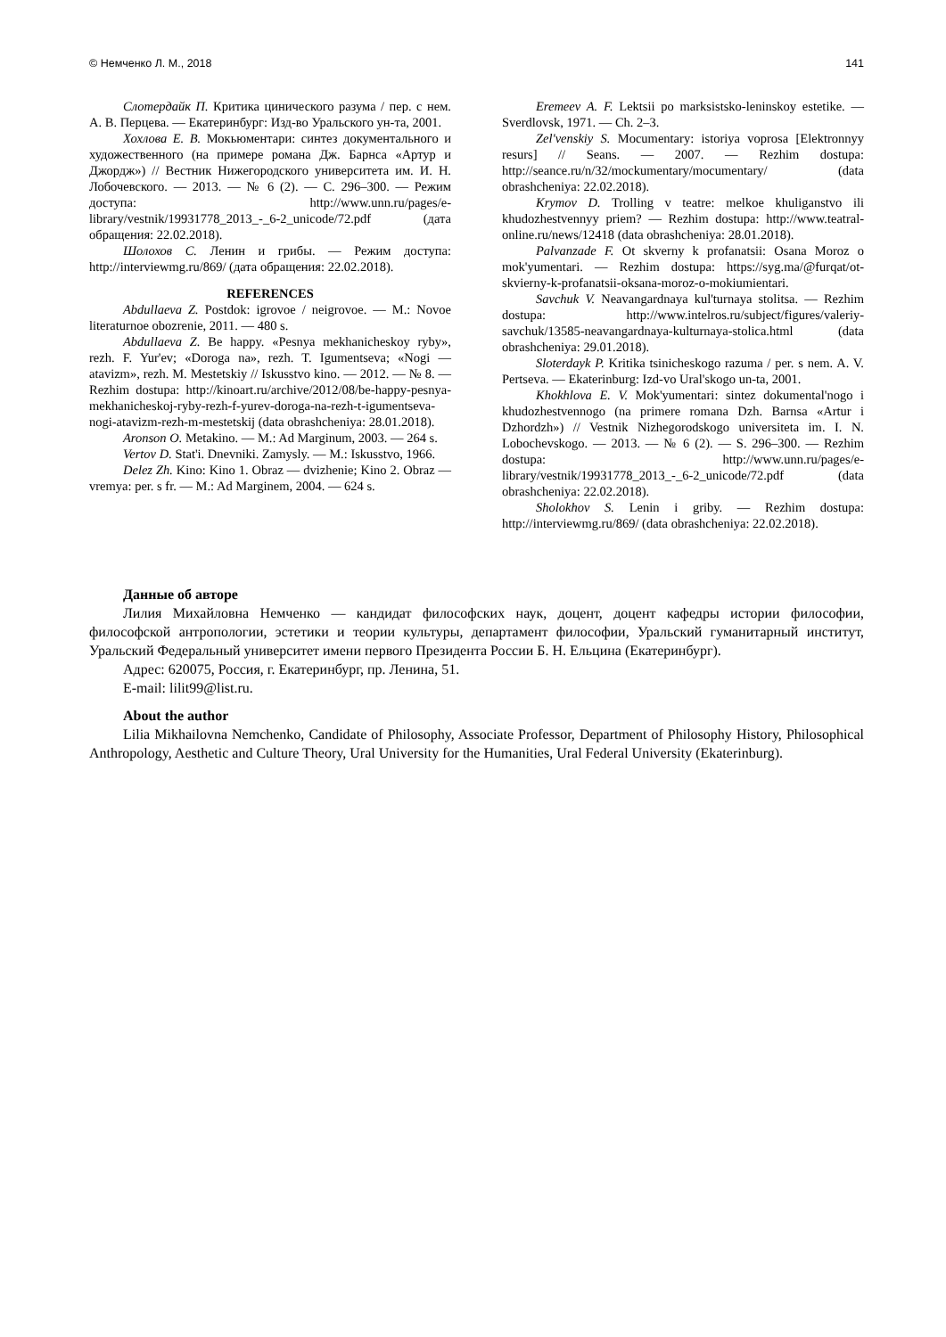© Немченко Л. М., 2018 141
Слотердайк П. Критика цинического разума / пер. с нем. А. В. Перцева. — Екатеринбург: Изд-во Уральского ун-та, 2001.
Хохлова Е. В. Мокьюментари: синтез документального и художественного (на примере романа Дж. Барнса «Артур и Джордж») // Вестник Нижегородского университета им. И. Н. Лобочевского. — 2013. — № 6 (2). — С. 296–300. — Режим доступа: http://www.unn.ru/pages/e-library/vestnik/19931778_2013_-_6-2_unicode/72.pdf (дата обращения: 22.02.2018).
Шолохов С. Ленин и грибы. — Режим доступа: http://interviewmg.ru/869/ (дата обращения: 22.02.2018).
REFERENCES
Abdullaeva Z. Postdok: igrovoe / neigrovoe. — M.: Novoe literaturnoe obozrenie, 2011. — 480 s.
Abdullaeva Z. Be happy. «Pesnya mekhanicheskoy ryby», rezh. F. Yur'ev; «Doroga na», rezh. T. Igumentseva; «Nogi — atavizm», rezh. M. Mestetskiy // Iskusstvo kino. — 2012. — № 8. — Rezhim dostupa: http://kinoart.ru/archive/2012/08/be-happy-pesnya-mekhanicheskoj-ryby-rezh-f-yurev-doroga-na-rezh-t-igumentseva-nogi-atavizm-rezh-m-mestetskij (data obrashcheniya: 28.01.2018).
Aronson O. Metakino. — M.: Ad Marginum, 2003. — 264 s.
Vertov D. Stat'i. Dnevniki. Zamysly. — M.: Iskusstvo, 1966.
Delez Zh. Kino: Kino 1. Obraz — dvizhenie; Kino 2. Obraz — vremya: per. s fr. — M.: Ad Marginem, 2004. — 624 s.
Eremeev A. F. Lektsii po marksistsko-leninskoy estetike. — Sverdlovsk, 1971. — Ch. 2–3.
Zel'venskiy S. Mocumentary: istoriya voprosa [Elektronnyy resurs] // Seans. — 2007. — Rezhim dostupa: http://seance.ru/n/32/mockumentary/mocumentary/ (data obrashcheniya: 22.02.2018).
Krymov D. Trolling v teatre: melkoe khuliganstvo ili khudozhestvennyy priem? — Rezhim dostupa: http://www.teatral-online.ru/news/12418 (data obrashcheniya: 28.01.2018).
Palvanzade F. Ot skverny k profanatsii: Osana Moroz o mok'yumentari. — Rezhim dostupa: https://syg.ma/@furqat/ot-skvierny-k-profanatsii-oksana-moroz-o-mokiumientari.
Savchuk V. Neavangardnaya kul'turnaya stolitsa. — Rezhim dostupa: http://www.intelros.ru/subject/figures/valeriy-savchuk/13585-neavangardnaya-kulturnaya-stolica.html (data obrashcheniya: 29.01.2018).
Sloterdayk P. Kritika tsinicheskogo razuma / per. s nem. A. V. Pertseva. — Ekaterinburg: Izd-vo Ural'skogo un-ta, 2001.
Khokhlova E. V. Mok'yumentari: sintez dokumental'nogo i khudozhestvennogo (na primere romana Dzh. Barnsa «Artur i Dzhordzh») // Vestnik Nizhegorodskogo universiteta im. I. N. Lobochevskogo. — 2013. — № 6 (2). — S. 296–300. — Rezhim dostupa: http://www.unn.ru/pages/e-library/vestnik/19931778_2013_-_6-2_unicode/72.pdf (data obrashcheniya: 22.02.2018).
Sholokhov S. Lenin i griby. — Rezhim dostupa: http://interviewmg.ru/869/ (data obrashcheniya: 22.02.2018).
Данные об авторе
Лилия Михайловна Немченко — кандидат философских наук, доцент, доцент кафедры истории философии, философской антропологии, эстетики и теории культуры, департамент философии, Уральский гуманитарный институт, Уральский Федеральный университет имени первого Президента России Б. Н. Ельцина (Екатеринбург).
Адрес: 620075, Россия, г. Екатеринбург, пр. Ленина, 51.
E-mail: lilit99@list.ru.
About the author
Lilia Mikhailovna Nemchenko, Candidate of Philosophy, Associate Professor, Department of Philosophy History, Philosophical Anthropology, Aesthetic and Culture Theory, Ural University for the Humanities, Ural Federal University (Ekaterinburg).